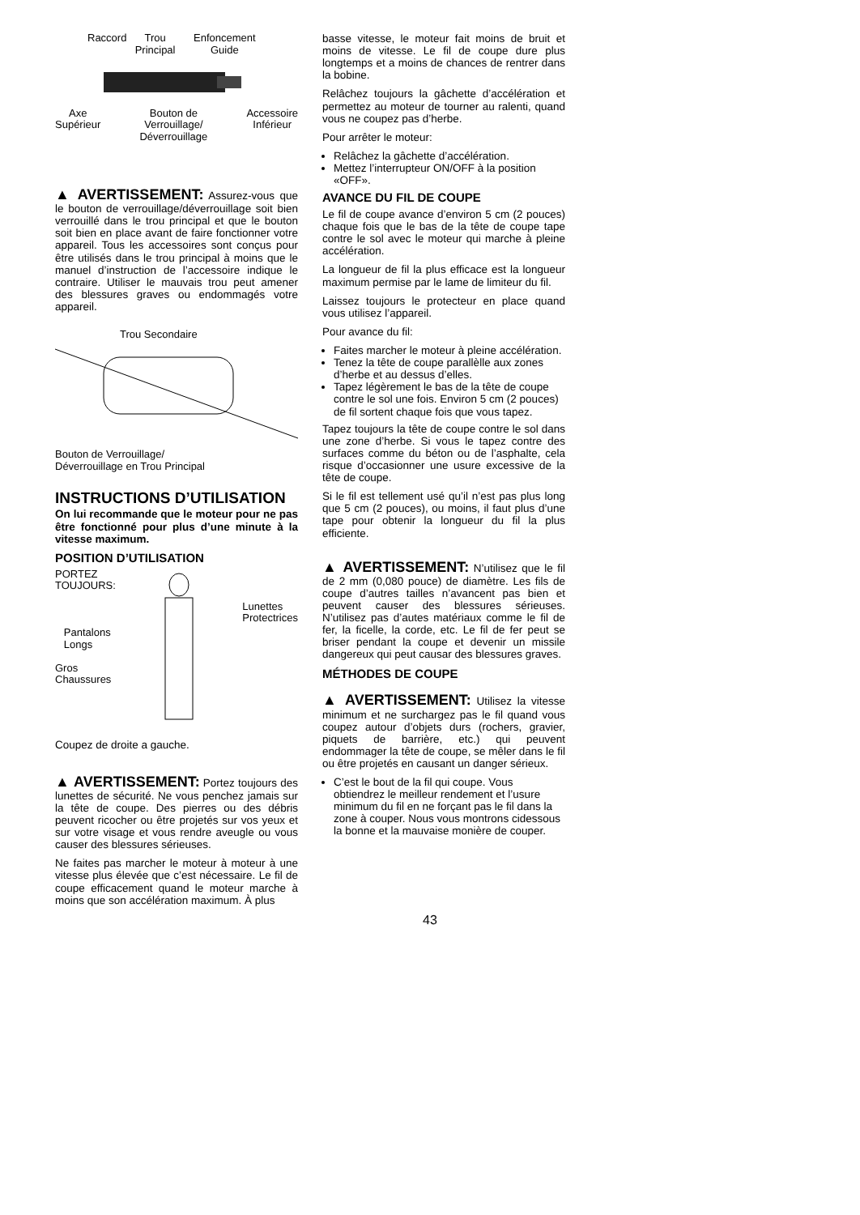Raccord Trou Principal Enfoncement Guide
Axe
Supérieur Bouton de
Verrouillage/
Déverrouillage Accessoire
Inférieur
▲ AVERTISSEMENT: Assurez-vous que le bouton de verrouillage/déverrouillage soit bien verrouillé dans le trou principal et que le bouton soit bien en place avant de faire fonctionner votre appareil. Tous les accessoires sont conçus pour être utilisés dans le trou principal à moins que le manuel d’instruction de l’accessoire indique le contraire. Utiliser le mauvais trou peut amener des blessures graves ou endommagés votre appareil.
Trou Secondaire
Bouton de Verrouillage/
Déverrouillage en Trou Principal
INSTRUCTIONS D’UTILISATION
On lui recommande que le moteur pour ne pas être fonctionné pour plus d’une minute à la vitesse maximum.
POSITION D’UTILISATION
PORTEZ
TOUJOURS:
Pantalons
Longs
Gros
Chaussures
Lunettes
Protectrices
Coupez de droite a gauche.
▲ AVERTISSEMENT: Portez toujours des lunettes de sécurité. Ne vous penchez jamais sur la tête de coupe. Des pierres ou des débris peuvent ricocher ou être projetés sur vos yeux et sur votre visage et vous rendre aveugle ou vous causer des blessures sérieuses.
Ne faites pas marcher le moteur à moteur à une vitesse plus élevée que c’est nécessaire. Le fil de coupe efficacement quand le moteur marche à moins que son accélération maximum. À plus
basse vitesse, le moteur fait moins de bruit et moins de vitesse. Le fil de coupe dure plus longtemps et a moins de chances de rentrer dans la bobine.
Relâchez toujours la gâchette d’accélération et permettez au moteur de tourner au ralenti, quand vous ne coupez pas d’herbe.
Pour arrêter le moteur:
Relâchez la gâchette d’accélération.
Mettez l’interrupteur ON/OFF à la position «OFF».
AVANCE DU FIL DE COUPE
Le fil de coupe avance d’environ 5 cm (2 pouces) chaque fois que le bas de la tête de coupe tape contre le sol avec le moteur qui marche à pleine accélération.
La longueur de fil la plus efficace est la longueur maximum permise par le lame de limiteur du fil.
Laissez toujours le protecteur en place quand vous utilisez l’appareil.
Pour avance du fil:
Faites marcher le moteur à pleine accélération.
Tenez la tête de coupe parallèlle aux zones d’herbe et au dessus d’elles.
Tapez légèrement le bas de la tête de coupe contre le sol une fois. Environ 5 cm (2 pouces) de fil sortent chaque fois que vous tapez.
Tapez toujours la tête de coupe contre le sol dans une zone d’herbe. Si vous le tapez contre des surfaces comme du béton ou de l’asphalte, cela risque d’occasionner une usure excessive de la tête de coupe.
Si le fil est tellement usé qu’il n’est pas plus long que 5 cm (2 pouces), ou moins, il faut plus d’une tape pour obtenir la longueur du fil la plus efficiente.
▲ AVERTISSEMENT: N’utilisez que le fil de 2 mm (0,080 pouce) de diamètre. Les fils de coupe d’autres tailles n’avancent pas bien et peuvent causer des blessures sérieuses. N’utilisez pas d’autes matériaux comme le fil de fer, la ficelle, la corde, etc. Le fil de fer peut se briser pendant la coupe et devenir un missile dangereux qui peut causar des blessures graves.
MÉTHODES DE COUPE
▲ AVERTISSEMENT: Utilisez la vitesse minimum et ne surchargez pas le fil quand vous coupez autour d’objets durs (rochers, gravier, piquets de barrière, etc.) qui peuvent endommager la tête de coupe, se mêler dans le fil ou être projetés en causant un danger sérieux.
C’est le bout de la fil qui coupe. Vous obtiendrez le meilleur rendement et l’usure minimum du fil en ne forçant pas le fil dans la zone à couper. Nous vous montrons cidessous la bonne et la mauvaise monière de couper.
43